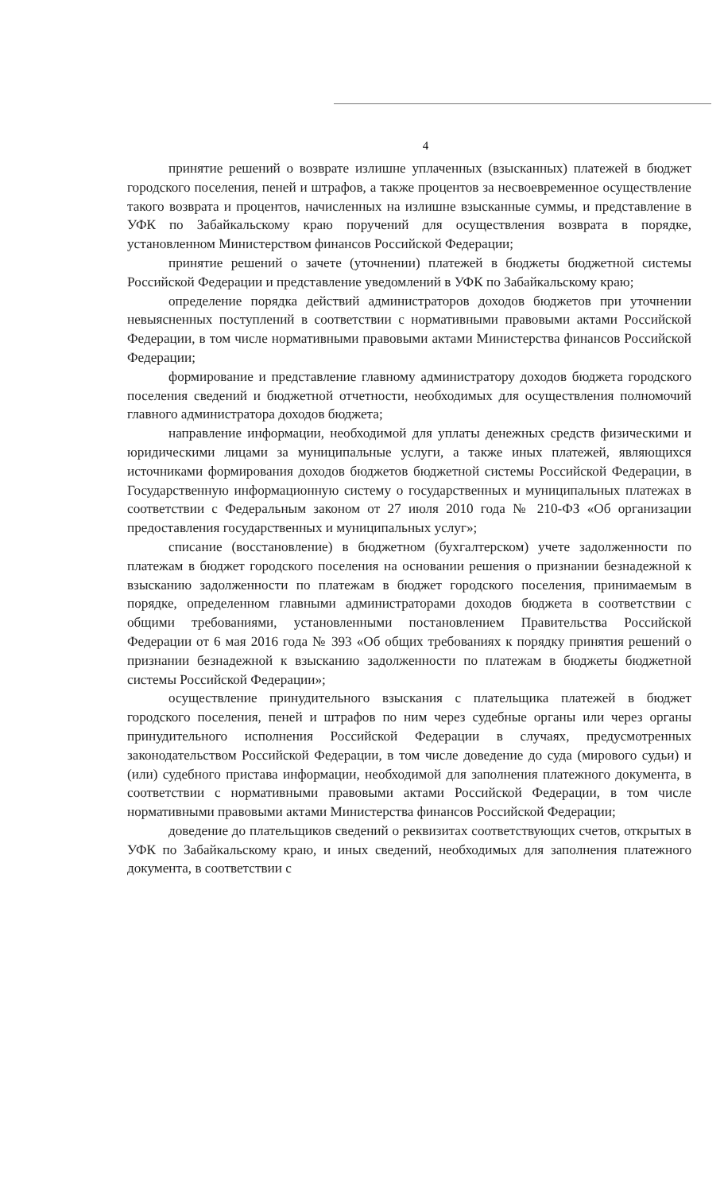4
принятие решений о возврате излишне уплаченных (взысканных) платежей в бюджет городского поселения, пеней и штрафов, а также процентов за несвоевременное осуществление такого возврата и процентов, начисленных на излишне взысканные суммы, и представление в УФК по Забайкальскому краю поручений для осуществления возврата в порядке, установленном Министерством финансов Российской Федерации;
принятие решений о зачете (уточнении) платежей в бюджеты бюджетной системы Российской Федерации и представление уведомлений в УФК по Забайкальскому краю;
определение порядка действий администраторов доходов бюджетов при уточнении невыясненных поступлений в соответствии с нормативными правовыми актами Российской Федерации, в том числе нормативными правовыми актами Министерства финансов Российской Федерации;
формирование и представление главному администратору доходов бюджета городского поселения сведений и бюджетной отчетности, необходимых для осуществления полномочий главного администратора доходов бюджета;
направление информации, необходимой для уплаты денежных средств физическими и юридическими лицами за муниципальные услуги, а также иных платежей, являющихся источниками формирования доходов бюджетов бюджетной системы Российской Федерации, в Государственную информационную систему о государственных и муниципальных платежах в соответствии с Федеральным законом от 27 июля 2010 года № 210-ФЗ «Об организации предоставления государственных и муниципальных услуг»;
списание (восстановление) в бюджетном (бухгалтерском) учете задолженности по платежам в бюджет городского поселения на основании решения о признании безнадежной к взысканию задолженности по платежам в бюджет городского поселения, принимаемым в порядке, определенном главными администраторами доходов бюджета в соответствии с общими требованиями, установленными постановлением Правительства Российской Федерации от 6 мая 2016 года № 393 «Об общих требованиях к порядку принятия решений о признании безнадежной к взысканию задолженности по платежам в бюджеты бюджетной системы Российской Федерации»;
осуществление принудительного взыскания с плательщика платежей в бюджет городского поселения, пеней и штрафов по ним через судебные органы или через органы принудительного исполнения Российской Федерации в случаях, предусмотренных законодательством Российской Федерации, в том числе доведение до суда (мирового судьи) и (или) судебного пристава информации, необходимой для заполнения платежного документа, в соответствии с нормативными правовыми актами Российской Федерации, в том числе нормативными правовыми актами Министерства финансов Российской Федерации;
доведение до плательщиков сведений о реквизитах соответствующих счетов, открытых в УФК по Забайкальскому краю, и иных сведений, необходимых для заполнения платежного документа, в соответствии с